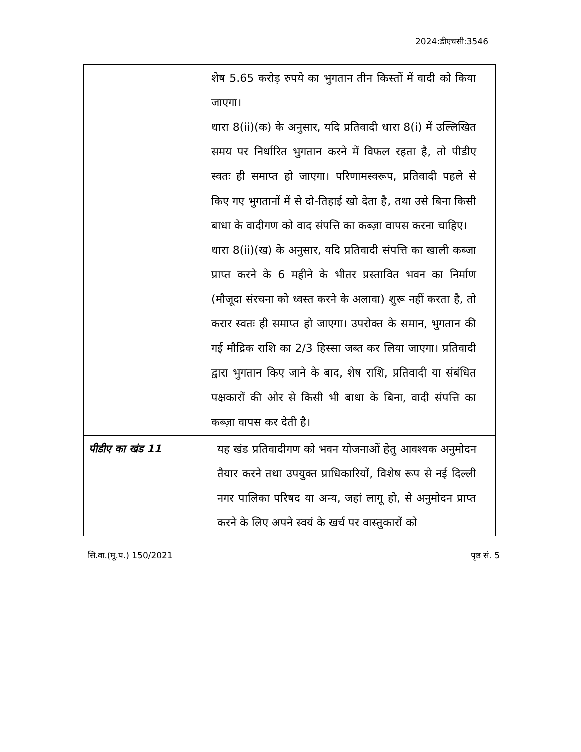2024:डीएचसी:3546
| | शेष 5.65 करोड़ रुपये का भुगतान तीन किस्तों में वादी को किया जाएगा। धारा 8(ii)(क) के अनुसार, यदि प्रतिवादी धारा 8(i) में उल्लिखित समय पर निर्धारित भुगतान करने में विफल रहता है, तो पीडीए स्वतः ही समाप्त हो जाएगा। परिणामस्वरूप, प्रतिवादी पहले से किए गए भुगतानों में से दो-तिहाई खो देता है, तथा उसे बिना किसी बाधा के वादीगण को वाद संपत्ति का कब्ज़ा वापस करना चाहिए। धारा 8(ii)(ख) के अनुसार, यदि प्रतिवादी संपत्ति का खाली कब्जा प्राप्त करने के 6 महीने के भीतर प्रस्तावित भवन का निर्माण (मौजूदा संरचना को ध्वस्त करने के अलावा) शुरू नहीं करता है, तो करार स्वतः ही समाप्त हो जाएगा। उपरोक्त के समान, भुगतान की गई मौद्रिक राशि का 2/3 हिस्सा जब्त कर लिया जाएगा। प्रतिवादी द्वारा भुगतान किए जाने के बाद, शेष राशि, प्रतिवादी या संबंधित पक्षकारों की ओर से किसी भी बाधा के बिना, वादी संपत्ति का कब्ज़ा वापस कर देती है। |
| पीडीए का खंड 11 | यह खंड प्रतिवादीगण को भवन योजनाओं हेतु आवश्यक अनुमोदन तैयार करने तथा उपयुक्त प्राधिकारियों, विशेष रूप से नई दिल्ली नगर पालिका परिषद या अन्य, जहां लागू हो, से अनुमोदन प्राप्त करने के लिए अपने स्वयं के खर्च पर वास्तुकारों को |
सि.वा.(मू.प.) 150/2021 पृष्ठ सं. 5